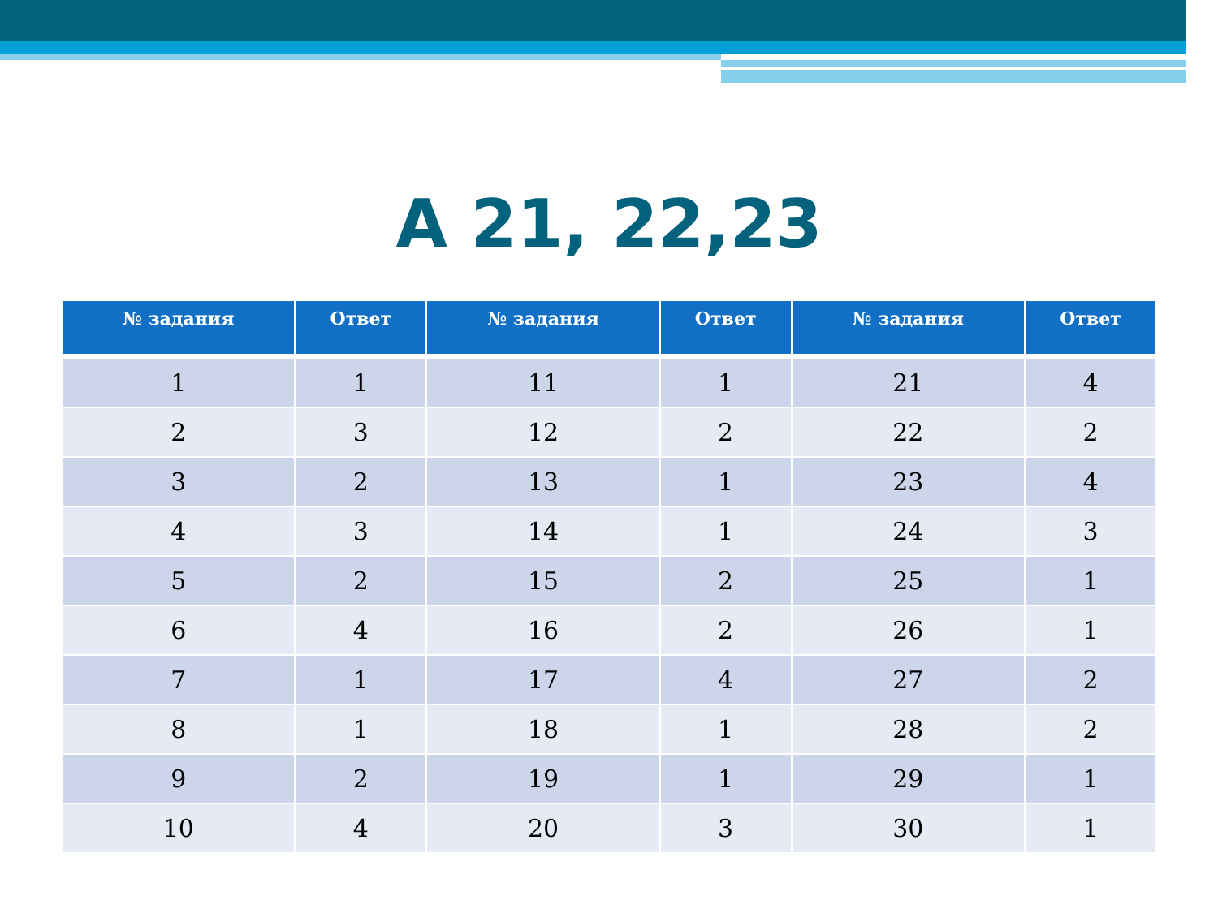А 21, 22,23
| № задания | Ответ | № задания | Ответ | № задания | Ответ |
| --- | --- | --- | --- | --- | --- |
| 1 | 1 | 11 | 1 | 21 | 4 |
| 2 | 3 | 12 | 2 | 22 | 2 |
| 3 | 2 | 13 | 1 | 23 | 4 |
| 4 | 3 | 14 | 1 | 24 | 3 |
| 5 | 2 | 15 | 2 | 25 | 1 |
| 6 | 4 | 16 | 2 | 26 | 1 |
| 7 | 1 | 17 | 4 | 27 | 2 |
| 8 | 1 | 18 | 1 | 28 | 2 |
| 9 | 2 | 19 | 1 | 29 | 1 |
| 10 | 4 | 20 | 3 | 30 | 1 |